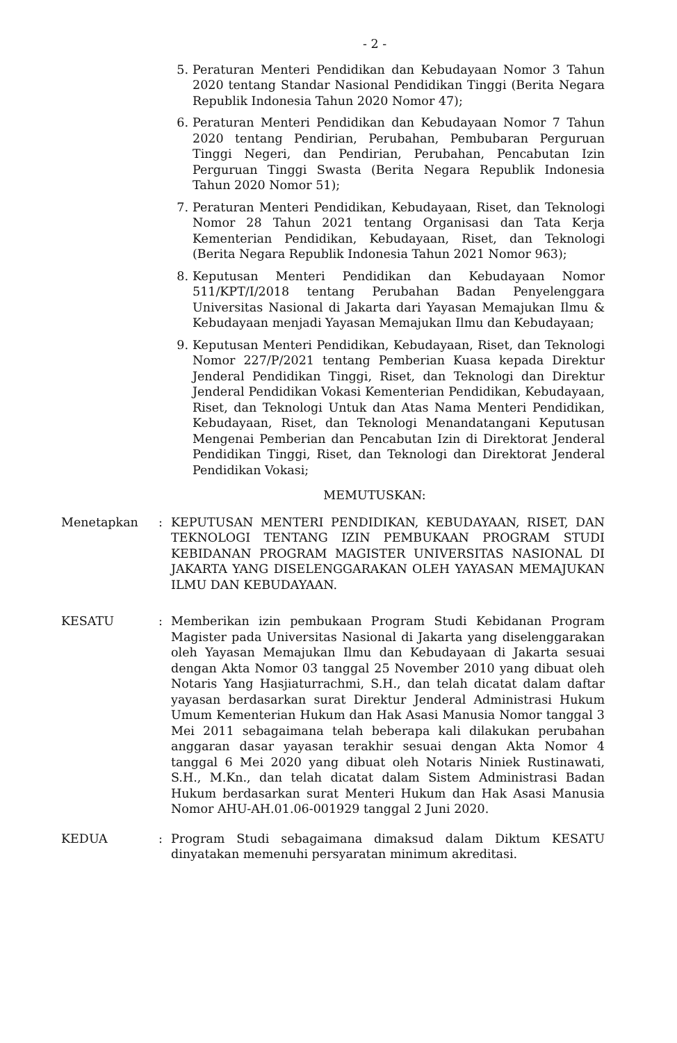- 2 -
5. Peraturan Menteri Pendidikan dan Kebudayaan Nomor 3 Tahun 2020 tentang Standar Nasional Pendidikan Tinggi (Berita Negara Republik Indonesia Tahun 2020 Nomor 47);
6. Peraturan Menteri Pendidikan dan Kebudayaan Nomor 7 Tahun 2020 tentang Pendirian, Perubahan, Pembubaran Perguruan Tinggi Negeri, dan Pendirian, Perubahan, Pencabutan Izin Perguruan Tinggi Swasta (Berita Negara Republik Indonesia Tahun 2020 Nomor 51);
7. Peraturan Menteri Pendidikan, Kebudayaan, Riset, dan Teknologi Nomor 28 Tahun 2021 tentang Organisasi dan Tata Kerja Kementerian Pendidikan, Kebudayaan, Riset, dan Teknologi (Berita Negara Republik Indonesia Tahun 2021 Nomor 963);
8. Keputusan Menteri Pendidikan dan Kebudayaan Nomor 511/KPT/I/2018 tentang Perubahan Badan Penyelenggara Universitas Nasional di Jakarta dari Yayasan Memajukan Ilmu & Kebudayaan menjadi Yayasan Memajukan Ilmu dan Kebudayaan;
9. Keputusan Menteri Pendidikan, Kebudayaan, Riset, dan Teknologi Nomor 227/P/2021 tentang Pemberian Kuasa kepada Direktur Jenderal Pendidikan Tinggi, Riset, dan Teknologi dan Direktur Jenderal Pendidikan Vokasi Kementerian Pendidikan, Kebudayaan, Riset, dan Teknologi Untuk dan Atas Nama Menteri Pendidikan, Kebudayaan, Riset, dan Teknologi Menandatangani Keputusan Mengenai Pemberian dan Pencabutan Izin di Direktorat Jenderal Pendidikan Tinggi, Riset, dan Teknologi dan Direktorat Jenderal Pendidikan Vokasi;
MEMUTUSKAN:
Menetapkan: KEPUTUSAN MENTERI PENDIDIKAN, KEBUDAYAAN, RISET, DAN TEKNOLOGI TENTANG IZIN PEMBUKAAN PROGRAM STUDI KEBIDANAN PROGRAM MAGISTER UNIVERSITAS NASIONAL DI JAKARTA YANG DISELENGGARAKAN OLEH YAYASAN MEMAJUKAN ILMU DAN KEBUDAYAAN.
KESATU: Memberikan izin pembukaan Program Studi Kebidanan Program Magister pada Universitas Nasional di Jakarta yang diselenggarakan oleh Yayasan Memajukan Ilmu dan Kebudayaan di Jakarta sesuai dengan Akta Nomor 03 tanggal 25 November 2010 yang dibuat oleh Notaris Yang Hasjiaturrachmi, S.H., dan telah dicatat dalam daftar yayasan berdasarkan surat Direktur Jenderal Administrasi Hukum Umum Kementerian Hukum dan Hak Asasi Manusia Nomor tanggal 3 Mei 2011 sebagaimana telah beberapa kali dilakukan perubahan anggaran dasar yayasan terakhir sesuai dengan Akta Nomor 4 tanggal 6 Mei 2020 yang dibuat oleh Notaris Niniek Rustinawati, S.H., M.Kn., dan telah dicatat dalam Sistem Administrasi Badan Hukum berdasarkan surat Menteri Hukum dan Hak Asasi Manusia Nomor AHU-AH.01.06-001929 tanggal 2 Juni 2020.
KEDUA: Program Studi sebagaimana dimaksud dalam Diktum KESATU dinyatakan memenuhi persyaratan minimum akreditasi.